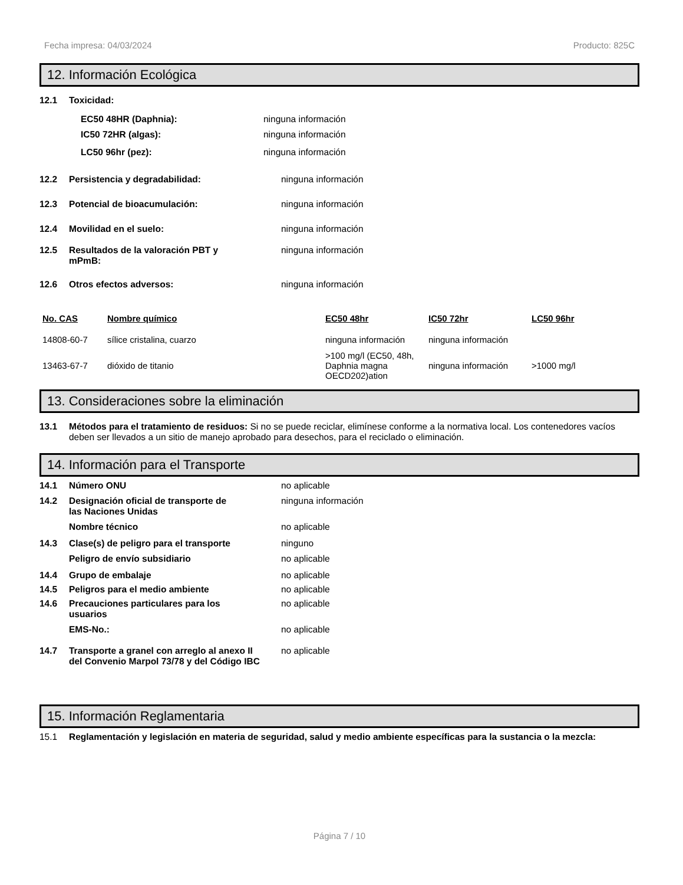Fecha impresa: 04/03/2024 Producto: 825C
12. Información Ecológica
12.1 Toxicidad:
EC50 48HR (Daphnia): ninguna información
IC50 72HR (algas): ninguna información
LC50 96hr (pez): ninguna información
12.2 Persistencia y degradabilidad: ninguna información
12.3 Potencial de bioacumulación: ninguna información
12.4 Movilidad en el suelo: ninguna información
12.5 Resultados de la valoración PBT y
mPmB: ninguna información
12.6 Otros efectos adversos: ninguna información
| No. CAS | Nombre químico | EC50 48hr | IC50 72hr | LC50 96hr |
| --- | --- | --- | --- | --- |
| 14808-60-7 | sílice cristalina, cuarzo | ninguna información | ninguna información | |
| 13463-67-7 | dióxido de titanio | >100 mg/l (EC50, 48h, Daphnia magna OECD202)ation | ninguna información | >1000 mg/l |
13. Consideraciones sobre la eliminación
13.1 Métodos para el tratamiento de residuos: Si no se puede reciclar, elimínese conforme a la normativa local. Los contenedores vacíos deben ser llevados a un sitio de manejo aprobado para desechos, para el reciclado o eliminación.
14. Información para el Transporte
14.1 Número ONU no aplicable
14.2 Designación oficial de transporte de
las Naciones Unidas ninguna información
Nombre técnico no aplicable
14.3 Clase(s) de peligro para el transporte ninguno
Peligro de envío subsidiario no aplicable
14.4 Grupo de embalaje no aplicable
14.5 Peligros para el medio ambiente no aplicable
14.6 Precauciones particulares para los
usuarios no aplicable
EMS-No.: no aplicable
14.7 Transporte a granel con arreglo al anexo II
del Convenio Marpol 73/78 y del Código IBC no aplicable
15. Información Reglamentaria
15.1 Reglamentación y legislación en materia de seguridad, salud y medio ambiente específicas para la sustancia o la mezcla:
Página 7 / 10